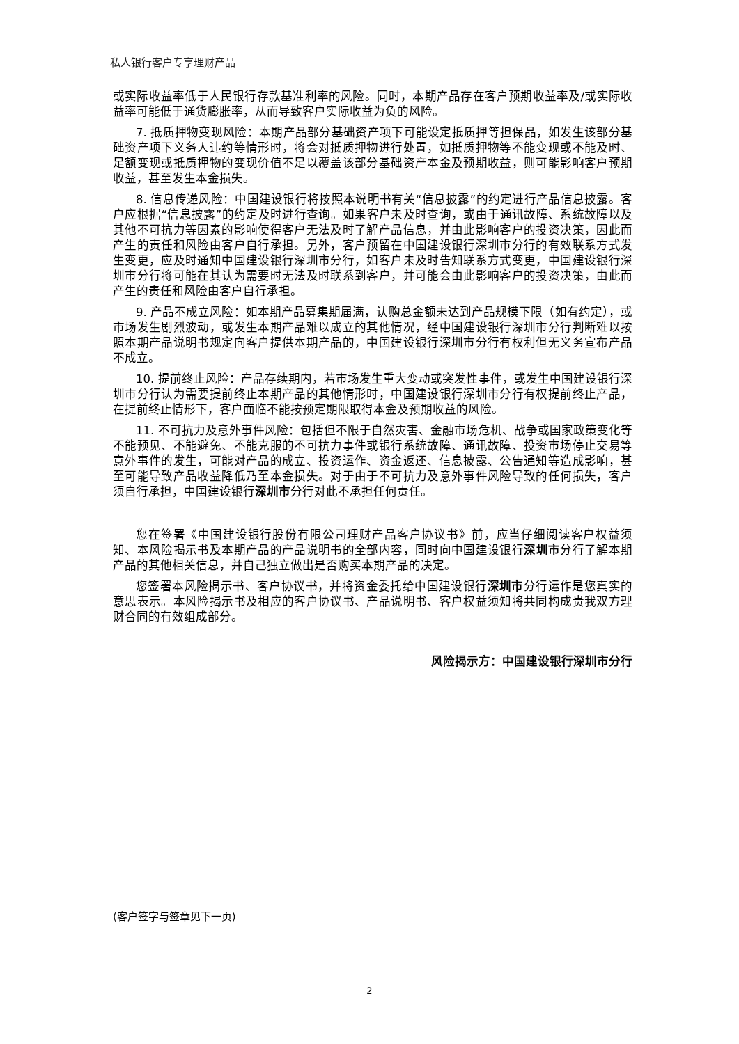私人银行客户专享理财产品
或实际收益率低于人民银行存款基准利率的风险。同时，本期产品存在客户预期收益率及/或实际收益率可能低于通货膨胀率，从而导致客户实际收益为负的风险。
7. 抵质押物变现风险：本期产品部分基础资产项下可能设定抵质押等担保品，如发生该部分基础资产项下义务人违约等情形时，将会对抵质押物进行处置，如抵质押物等不能变现或不能及时、足额变现或抵质押物的变现价值不足以覆盖该部分基础资产本金及预期收益，则可能影响客户预期收益，甚至发生本金损失。
8. 信息传递风险：中国建设银行将按照本说明书有关“信息披露”的约定进行产品信息披露。客户应根据“信息披露”的约定及时进行查询。如果客户未及时查询，或由于通讯故障、系统故障以及其他不可抗力等因素的影响使得客户无法及时了解产品信息，并由此影响客户的投资决策，因此而产生的责任和风险由客户自行承担。另外，客户预留在中国建设银行深圳市分行的有效联系方式发生变更，应及时通知中国建设银行深圳市分行，如客户未及时告知联系方式变更，中国建设银行深圳市分行将可能在其认为需要时无法及时联系到客户，并可能会由此影响客户的投资决策，由此而产生的责任和风险由客户自行承担。
9. 产品不成立风险：如本期产品募集期届满，认购总金额未达到产品规模下限（如有约定），或市场发生剧烈波动，或发生本期产品难以成立的其他情况，经中国建设银行深圳市分行判断难以按照本期产品说明书规定向客户提供本期产品的，中国建设银行深圳市分行有权利但无义务宣布产品不成立。
10. 提前终止风险：产品存续期内，若市场发生重大变动或突发性事件，或发生中国建设银行深圳市分行认为需要提前终止本期产品的其他情形时，中国建设银行深圳市分行有权提前终止产品，在提前终止情形下，客户面临不能按预定期限取得本金及预期收益的风险。
11. 不可抗力及意外事件风险：包括但不限于自然灾害、金融市场危机、战争或国家政策变化等不能预见、不能避免、不能克服的不可抗力事件或银行系统故障、通讯故障、投资市场停止交易等意外事件的发生，可能对产品的成立、投资运作、资金返还、信息披露、公告通知等造成影响，甚至可能导致产品收益降低乃至本金损失。对于由于不可抗力及意外事件风险导致的任何损失，客户须自行承担，中国建设银行深圳市分行对此不承担任何责任。
您在签署《中国建设银行股份有限公司理财产品客户协议书》前，应当仔细阅读客户权益须知、本风险揭示书及本期产品的产品说明书的全部内容，同时向中国建设银行深圳市分行了解本期产品的其他相关信息，并自己独立做出是否购买本期产品的决定。
您签署本风险揭示书、客户协议书，并将资金委托给中国建设银行深圳市分行运作是您真实的意思表示。本风险揭示书及相应的客户协议书、产品说明书、客户权益须知将共同构成贵我双方理财合同的有效组成部分。
风险揭示方：中国建设银行深圳市分行
(客户签字与签章见下一页)
2